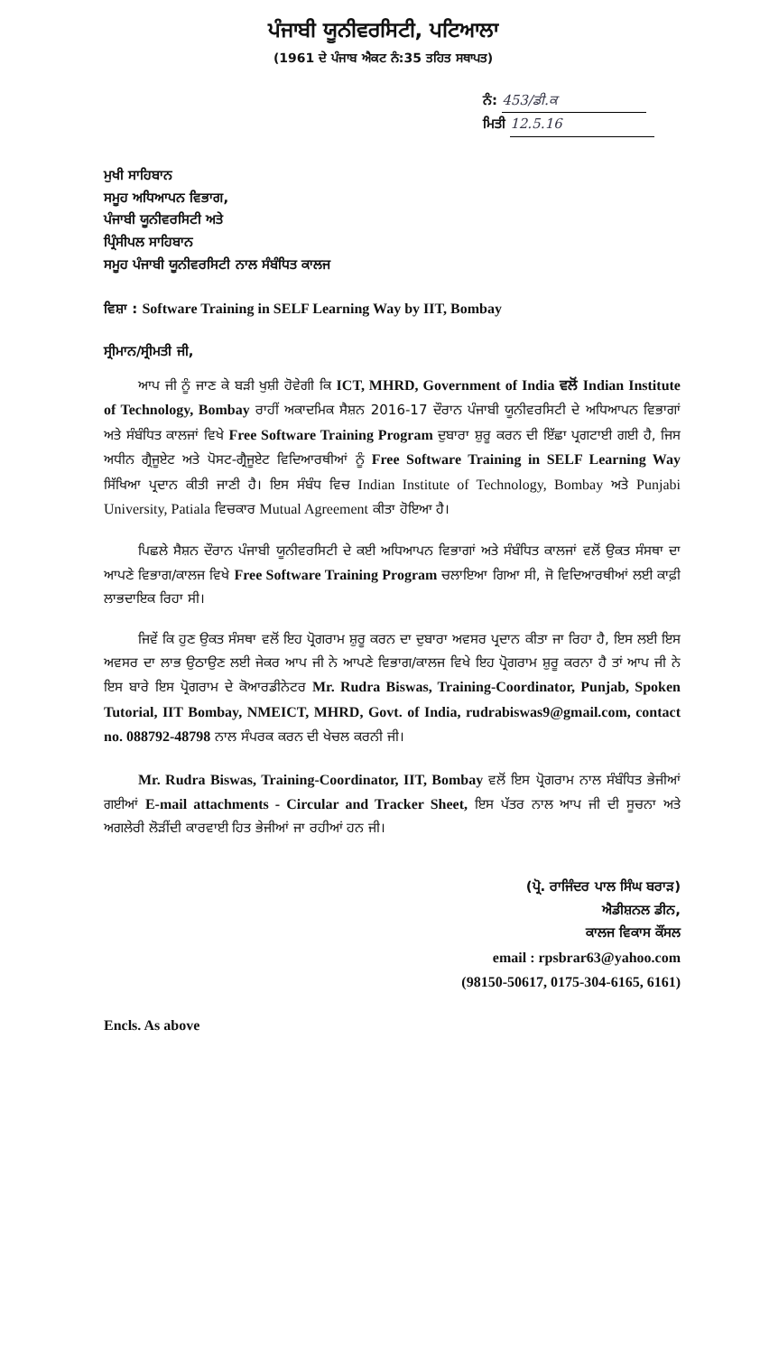ਪੰਜਾਬੀ ਯੂਨੀਵਰਸਿਟੀ, ਪਟਿਆਲਾ
(1961 ਦੇ ਪੰਜਾਬ ਐਕਟ ਨੰ:35 ਤਹਿਤ ਸਥਾਪਤ)
ਨੰ: 453/ਡੀ.ਕ
ਮਿਤੀ 12.5.16
ਮੁਖੀ ਸਾਹਿਬਾਨ
ਸਮੂਹ ਅਧਿਆਪਨ ਵਿਭਾਗ,
ਪੰਜਾਬੀ ਯੂਨੀਵਰਸਿਟੀ ਅਤੇ
ਪ੍ਰਿੰਸੀਪਲ ਸਾਹਿਬਾਨ
ਸਮੂਹ ਪੰਜਾਬੀ ਯੂਨੀਵਰਸਿਟੀ ਨਾਲ ਸੰਬੰਧਿਤ ਕਾਲਜ
ਵਿਸ਼ਾ : Software Training in SELF Learning Way by IIT, Bombay
ਸ੍ਰੀਮਾਨ/ਸ੍ਰੀਮਤੀ ਜੀ,
ਆਪ ਜੀ ਨੂੰ ਜਾਣ ਕੇ ਬੜੀ ਖੁਸ਼ੀ ਹੋਵੇਗੀ ਕਿ ICT, MHRD, Government of India ਵਲੋਂ Indian Institute of Technology, Bombay ਰਾਹੀਂ ਅਕਾਦਮਿਕ ਸੈਸ਼ਨ 2016-17 ਦੌਰਾਨ ਪੰਜਾਬੀ ਯੂਨੀਵਰਸਿਟੀ ਦੇ ਅਧਿਆਪਨ ਵਿਭਾਗਾਂ ਅਤੇ ਸੰਬੰਧਿਤ ਕਾਲਜਾਂ ਵਿਖੇ Free Software Training Program ਦੁਬਾਰਾ ਸ਼ੁਰੂ ਕਰਨ ਦੀ ਇੱਛਾ ਪ੍ਰਗਟਾਈ ਗਈ ਹੈ, ਜਿਸ ਅਧੀਨ ਗ੍ਰੈਜੂਏਟ ਅਤੇ ਪੋਸਟ-ਗ੍ਰੈਜੂਏਟ ਵਿਦਿਆਰਥੀਆਂ ਨੂੰ Free Software Training in SELF Learning Way ਸਿੱਖਿਆ ਪ੍ਰਦਾਨ ਕੀਤੀ ਜਾਣੀ ਹੈ। ਇਸ ਸੰਬੰਧ ਵਿਚ Indian Institute of Technology, Bombay ਅਤੇ Punjabi University, Patiala ਵਿਚਕਾਰ Mutual Agreement ਕੀਤਾ ਹੋਇਆ ਹੈ।
ਪਿਛਲੇ ਸੈਸ਼ਨ ਦੌਰਾਨ ਪੰਜਾਬੀ ਯੂਨੀਵਰਸਿਟੀ ਦੇ ਕਈ ਅਧਿਆਪਨ ਵਿਭਾਗਾਂ ਅਤੇ ਸੰਬੰਧਿਤ ਕਾਲਜਾਂ ਵਲੋਂ ਉਕਤ ਸੰਸਥਾ ਦਾ ਆਪਣੇ ਵਿਭਾਗ/ਕਾਲਜ ਵਿਖੇ Free Software Training Program ਚਲਾਇਆ ਗਿਆ ਸੀ, ਜੋ ਵਿਦਿਆਰਥੀਆਂ ਲਈ ਕਾਫ਼ੀ ਲਾਭਦਾਇਕ ਰਿਹਾ ਸੀ।
ਜਿਵੇਂ ਕਿ ਹੁਣ ਉਕਤ ਸੰਸਥਾ ਵਲੋਂ ਇਹ ਪ੍ਰੋਗਰਾਮ ਸ਼ੁਰੂ ਕਰਨ ਦਾ ਦੁਬਾਰਾ ਅਵਸਰ ਪ੍ਰਦਾਨ ਕੀਤਾ ਜਾ ਰਿਹਾ ਹੈ, ਇਸ ਲਈ ਇਸ ਅਵਸਰ ਦਾ ਲਾਭ ਉਠਾਉਣ ਲਈ ਜੇਕਰ ਆਪ ਜੀ ਨੇ ਆਪਣੇ ਵਿਭਾਗ/ਕਾਲਜ ਵਿਖੇ ਇਹ ਪ੍ਰੋਗਰਾਮ ਸ਼ੁਰੂ ਕਰਨਾ ਹੈ ਤਾਂ ਆਪ ਜੀ ਨੇ ਇਸ ਬਾਰੇ ਇਸ ਪ੍ਰੋਗਰਾਮ ਦੇ ਕੋਆਰਡੀਨੇਟਰ Mr. Rudra Biswas, Training-Coordinator, Punjab, Spoken Tutorial, IIT Bombay, NMEICT, MHRD, Govt. of India, rudrabiswas9@gmail.com, contact no. 088792-48798 ਨਾਲ ਸੰਪਰਕ ਕਰਨ ਦੀ ਖੇਚਲ ਕਰਨੀ ਜੀ।
Mr. Rudra Biswas, Training-Coordinator, IIT, Bombay ਵਲੋਂ ਇਸ ਪ੍ਰੋਗਰਾਮ ਨਾਲ ਸੰਬੰਧਿਤ ਭੇਜੀਆਂ ਗਈਆਂ E-mail attachments - Circular and Tracker Sheet, ਇਸ ਪੱਤਰ ਨਾਲ ਆਪ ਜੀ ਦੀ ਸੂਚਨਾ ਅਤੇ ਅਗਲੇਰੀ ਲੋੜੀਂਦੀ ਕਾਰਵਾਈ ਹਿਤ ਭੇਜੀਆਂ ਜਾ ਰਹੀਆਂ ਹਨ ਜੀ।
(ਪ੍ਰੋ. ਰਾਜਿੰਦਰ ਪਾਲ ਸਿੰਘ ਬਰਾੜ)
ਐਡੀਸ਼ਨਲ ਡੀਨ,
ਕਾਲਜ ਵਿਕਾਸ ਕੌਂਸਲ
email : rpsbrar63@yahoo.com
(98150-50617, 0175-304-6165, 6161)
Encls. As above